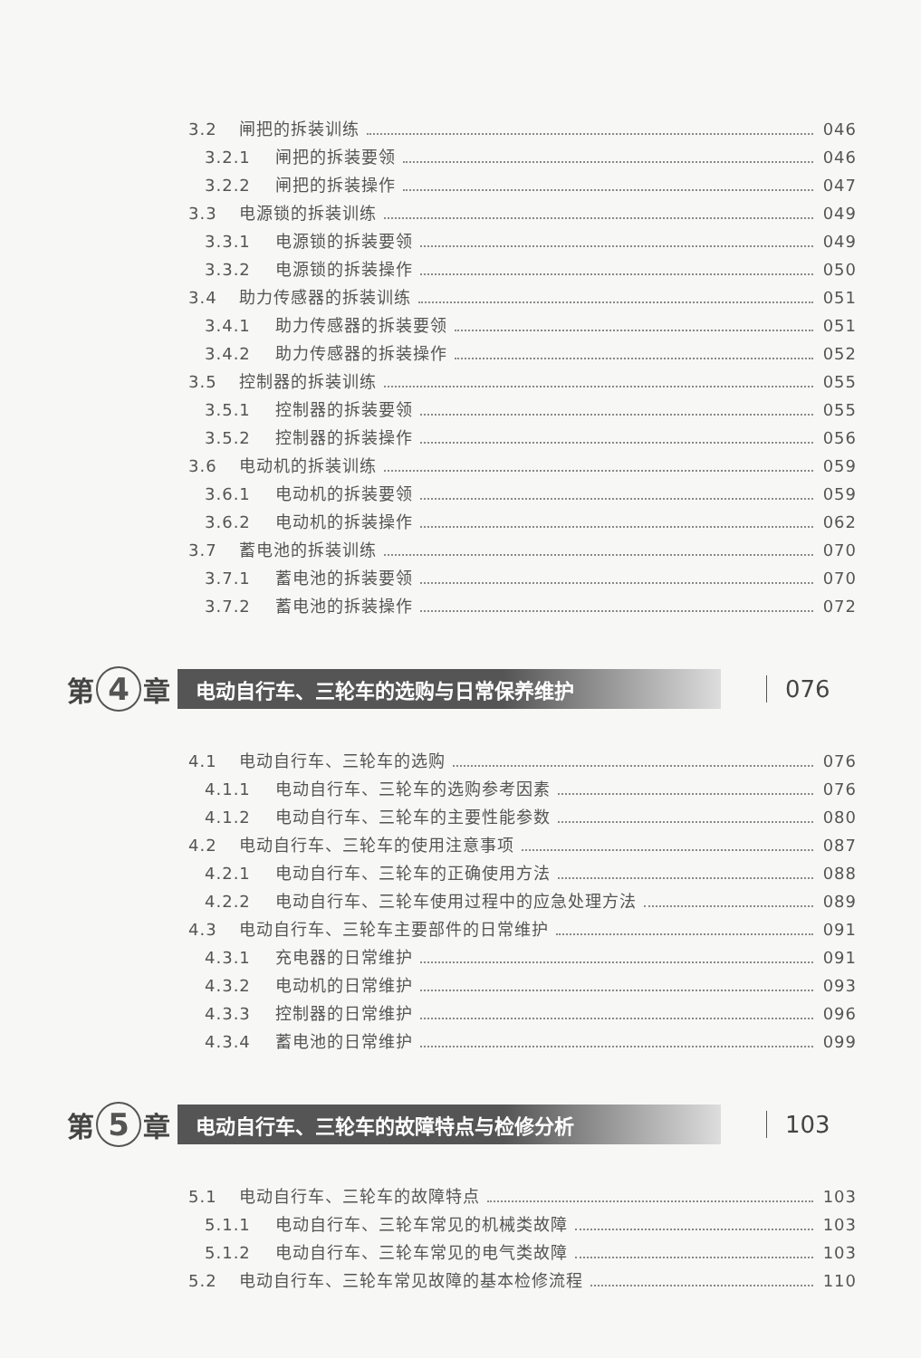3.2 闸把的拆装训练 046
3.2.1 闸把的拆装要领 046
3.2.2 闸把的拆装操作 047
3.3 电源锁的拆装训练 049
3.3.1 电源锁的拆装要领 049
3.3.2 电源锁的拆装操作 050
3.4 助力传感器的拆装训练 051
3.4.1 助力传感器的拆装要领 051
3.4.2 助力传感器的拆装操作 052
3.5 控制器的拆装训练 055
3.5.1 控制器的拆装要领 055
3.5.2 控制器的拆装操作 056
3.6 电动机的拆装训练 059
3.6.1 电动机的拆装要领 059
3.6.2 电动机的拆装操作 062
3.7 蓄电池的拆装训练 070
3.7.1 蓄电池的拆装要领 070
3.7.2 蓄电池的拆装操作 072
第 4 章 电动自行车、三轮车的选购与日常保养维护 076
4.1 电动自行车、三轮车的选购 076
4.1.1 电动自行车、三轮车的选购参考因素 076
4.1.2 电动自行车、三轮车的主要性能参数 080
4.2 电动自行车、三轮车的使用注意事项 087
4.2.1 电动自行车、三轮车的正确使用方法 088
4.2.2 电动自行车、三轮车使用过程中的应急处理方法 089
4.3 电动自行车、三轮车主要部件的日常维护 091
4.3.1 充电器的日常维护 091
4.3.2 电动机的日常维护 093
4.3.3 控制器的日常维护 096
4.3.4 蓄电池的日常维护 099
第 5 章 电动自行车、三轮车的故障特点与检修分析 103
5.1 电动自行车、三轮车的故障特点 103
5.1.1 电动自行车、三轮车常见的机械类故障 103
5.1.2 电动自行车、三轮车常见的电气类故障 103
5.2 电动自行车、三轮车常见故障的基本检修流程 110